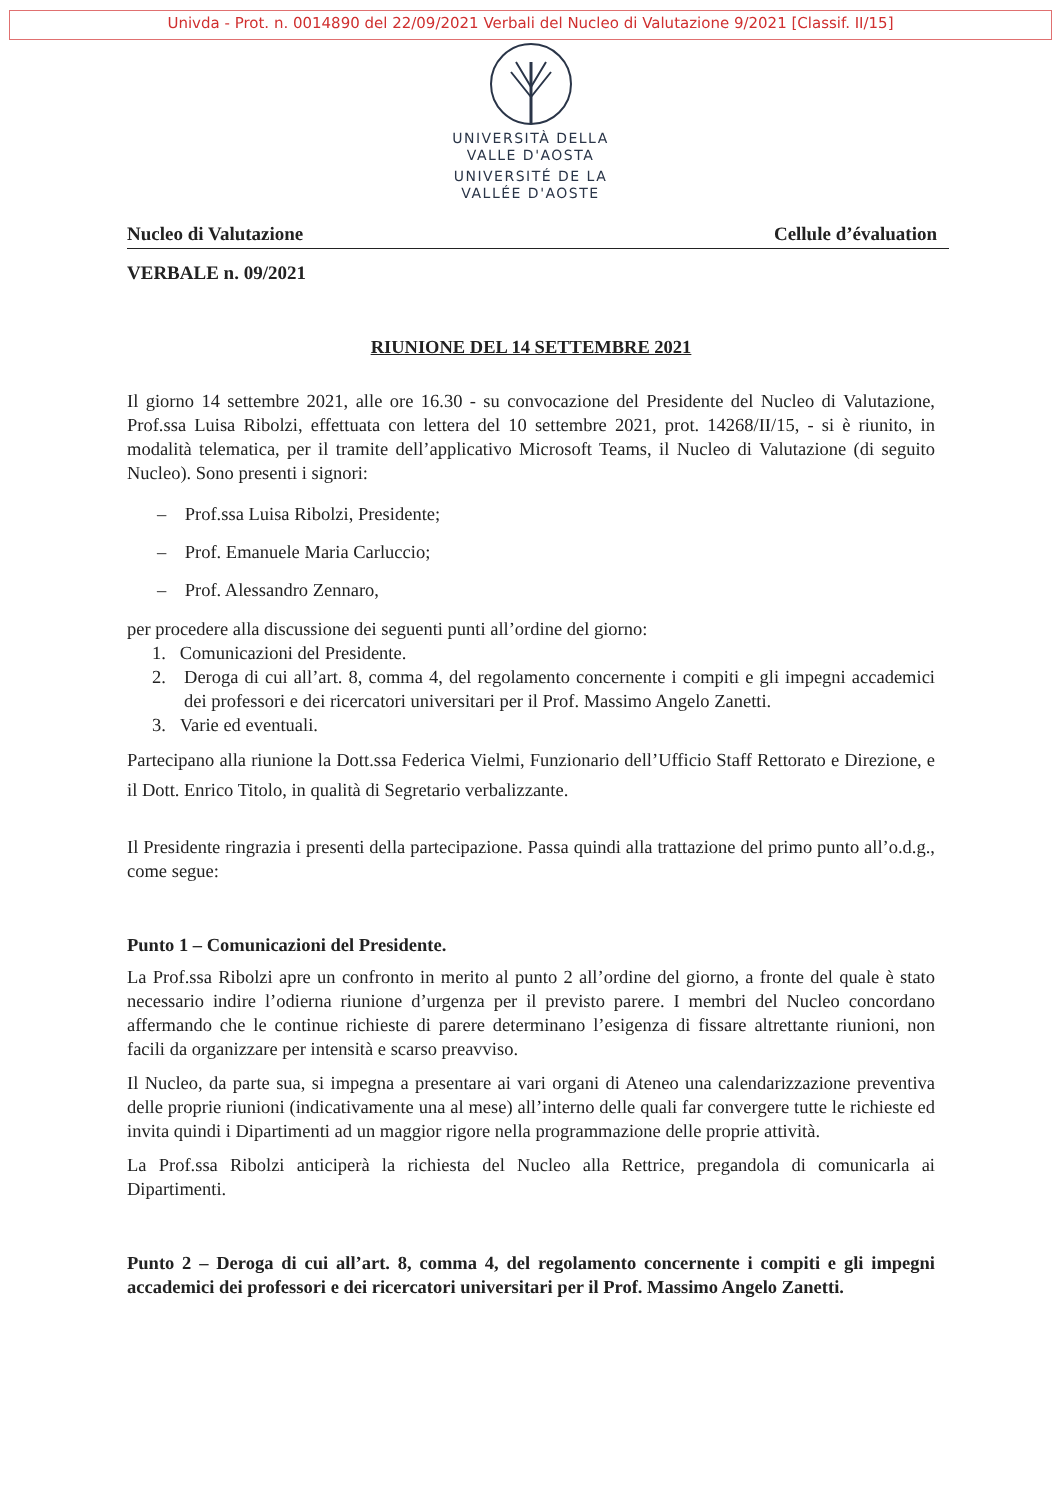Univda - Prot. n. 0014890 del 22/09/2021 Verbali del Nucleo di Valutazione 9/2021 [Classif. II/15]
UNIVERSITÀ DELLA
VALLE D'AOSTA
UNIVERSITÉ DE LA
VALLÉE D'AOSTE
Nucleo di Valutazione Cellule d’évaluation
VERBALE n. 09/2021
RIUNIONE DEL 14 SETTEMBRE 2021
Il giorno 14 settembre 2021, alle ore 16.30 - su convocazione del Presidente del Nucleo di Valutazione, Prof.ssa Luisa Ribolzi, effettuata con lettera del 10 settembre 2021, prot. 14268/II/15, - si è riunito, in modalità telematica, per il tramite dell’applicativo Microsoft Teams, il Nucleo di Valutazione (di seguito Nucleo). Sono presenti i signori:
– Prof.ssa Luisa Ribolzi, Presidente;
– Prof. Emanuele Maria Carluccio;
– Prof. Alessandro Zennaro,
per procedere alla discussione dei seguenti punti all’ordine del giorno:
1. Comunicazioni del Presidente.
2. Deroga di cui all’art. 8, comma 4, del regolamento concernente i compiti e gli impegni accademici dei professori e dei ricercatori universitari per il Prof. Massimo Angelo Zanetti.
3. Varie ed eventuali.
Partecipano alla riunione la Dott.ssa Federica Vielmi, Funzionario dell’Ufficio Staff Rettorato e Direzione, e il Dott. Enrico Titolo, in qualità di Segretario verbalizzante.
Il Presidente ringrazia i presenti della partecipazione. Passa quindi alla trattazione del primo punto all’o.d.g., come segue:
Punto 1 – Comunicazioni del Presidente.
La Prof.ssa Ribolzi apre un confronto in merito al punto 2 all’ordine del giorno, a fronte del quale è stato necessario indire l’odierna riunione d’urgenza per il previsto parere. I membri del Nucleo concordano affermando che le continue richieste di parere determinano l’esigenza di fissare altrettante riunioni, non facili da organizzare per intensità e scarso preavviso.
Il Nucleo, da parte sua, si impegna a presentare ai vari organi di Ateneo una calendarizzazione preventiva delle proprie riunioni (indicativamente una al mese) all’interno delle quali far convergere tutte le richieste ed invita quindi i Dipartimenti ad un maggior rigore nella programmazione delle proprie attività.
La Prof.ssa Ribolzi anticiperà la richiesta del Nucleo alla Rettrice, pregandola di comunicarla ai Dipartimenti.
Punto 2 – Deroga di cui all’art. 8, comma 4, del regolamento concernente i compiti e gli impegni accademici dei professori e dei ricercatori universitari per il Prof. Massimo Angelo Zanetti.